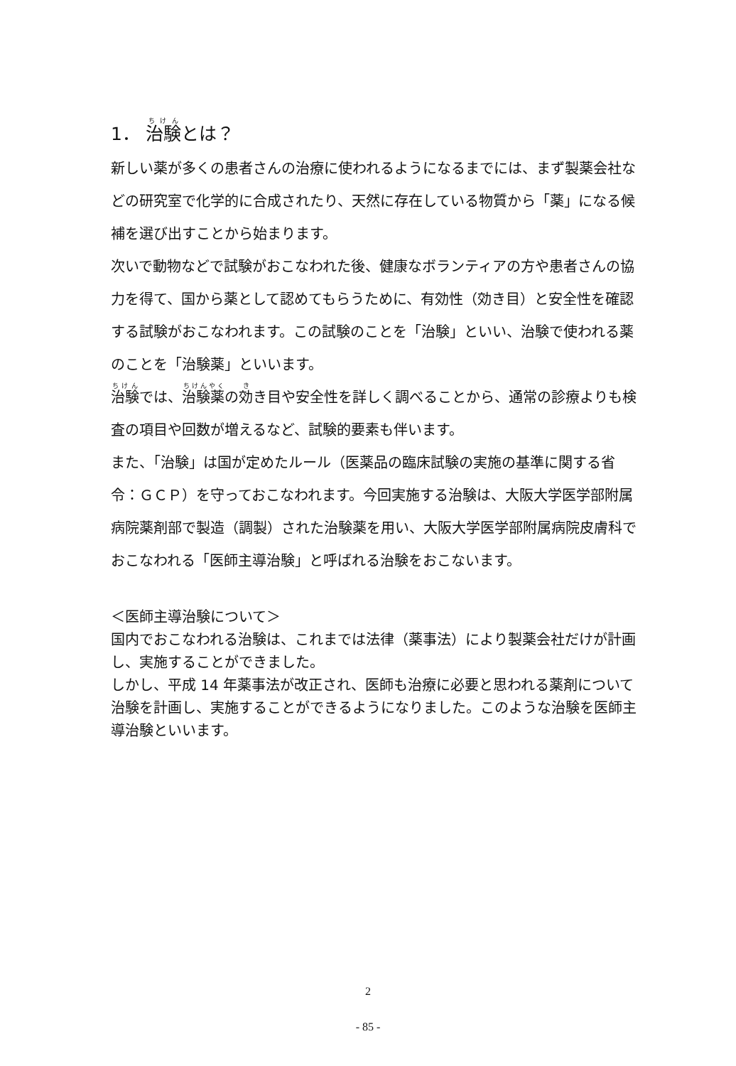1． 治験とは？
新しい薬が多くの患者さんの治療に使われるようになるまでには、まず製薬会社などの研究室で化学的に合成されたり、天然に存在している物質から「薬」になる候補を選び出すことから始まります。
次いで動物などで試験がおこなわれた後、健康なボランティアの方や患者さんの協力を得て、国から薬として認めてもらうために、有効性（効き目）と安全性を確認する試験がおこなわれます。この試験のことを「治験」といい、治験で使われる薬のことを「治験薬」といいます。
治験では、治験薬の効き目や安全性を詳しく調べることから、通常の診療よりも検査の項目や回数が増えるなど、試験的要素も伴います。
また、「治験」は国が定めたルール（医薬品の臨床試験の実施の基準に関する省令：ＧＣＰ）を守っておこなわれます。今回実施する治験は、大阪大学医学部附属病院薬剤部で製造（調製）された治験薬を用い、大阪大学医学部附属病院皮膚科でおこなわれる「医師主導治験」と呼ばれる治験をおこないます。
＜医師主導治験について＞
国内でおこなわれる治験は、これまでは法律（薬事法）により製薬会社だけが計画し、実施することができました。
しかし、平成 14 年薬事法が改正され、医師も治療に必要と思われる薬剤について治験を計画し、実施することができるようになりました。このような治験を医師主導治験といいます。
2
- 85 -